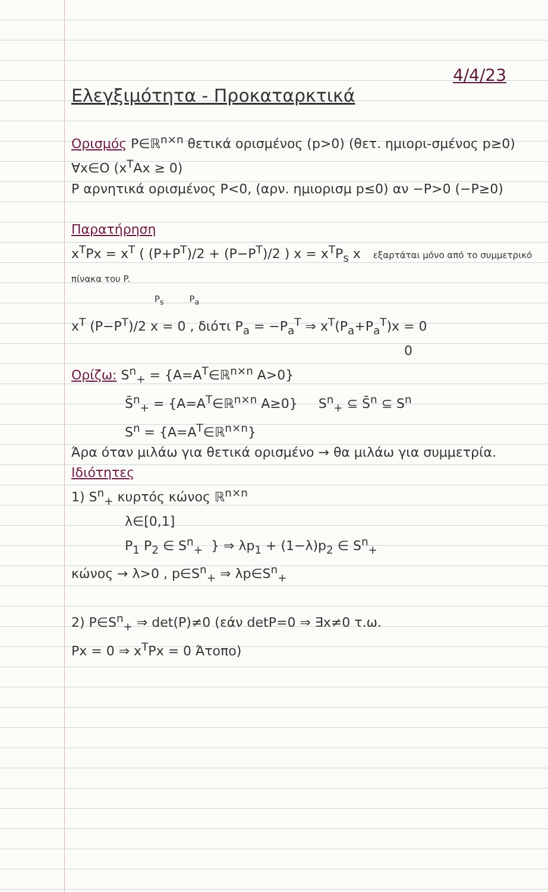4/4/23
Ελεγξιμότητα - Προκαταρκτικά
Ορισμός P∈ℝ<sup>n×n</sup> θετικά ορισμένος (p>0) (θετ. ημιορι-σμένος p≥0) ∀x∈O (x<sup>T</sup>Ax ≥ 0)
P αρνητικά ορισμένος P<0, (αρν. ημιορισμ p≤0) αν −P>0 (−P≥0)
Παρατήρηση
x<sup>T</sup>Px = x<sup>T</sup> ( (P+P<sup>T</sup>)/2 + (P−P<sup>T</sup>)/2 ) x = x<sup>T</sup>P<sub>s</sub> x εξαρτάται μόνο από το συμμετρικό πίνακα του P.
P<sub>s</sub> P<sub>a</sub>
x<sup>T</sup> (P−P<sup>T</sup>)/2 x = 0 , διότι P<sub>a</sub> = −P<sub>a</sub><sup>T</sup> ⇒ x<sup>T</sup>(P<sub>a</sub>+P<sub>a</sub><sup>T</sup>)x = 0
0
Ορίζω: S<sup>n</sup><sub>+</sub> = {A=A<sup>T</sup>∈ℝ<sup>n×n</sup> A>0}
S̄<sup>n</sup><sub>+</sub> = {A=A<sup>T</sup>∈ℝ<sup>n×n</sup> A≥0} S<sup>n</sup><sub>+</sub> ⊆ S̄<sup>n</sup> ⊆ S<sup>n</sup>
S<sup>n</sup> = {A=A<sup>T</sup>∈ℝ<sup>n×n</sup>}
Άρα όταν μιλάω για θετικά ορισμένο → θα μιλάω για συμμετρία.
Ιδιότητες
1) S<sup>n</sup><sub>+</sub> κυρτός κώνος ℝ<sup>n×n</sup>
λ∈[0,1]
P<sub>1</sub> P<sub>2</sub> ∈ S<sup>n</sup><sub>+</sub> } ⇒ λp<sub>1</sub> + (1−λ)p<sub>2</sub> ∈ S<sup>n</sup><sub>+</sub>
κώνος → λ>0 , p∈S<sup>n</sup><sub>+</sub> ⇒ λp∈S<sup>n</sup><sub>+</sub>
2) P∈S<sup>n</sup><sub>+</sub> ⇒ det(P)≠0 (εάν detP=0 ⇒ ∃x≠0 τ.ω.
Px = 0 ⇒ x<sup>T</sup>Px = 0 Άτοπο)